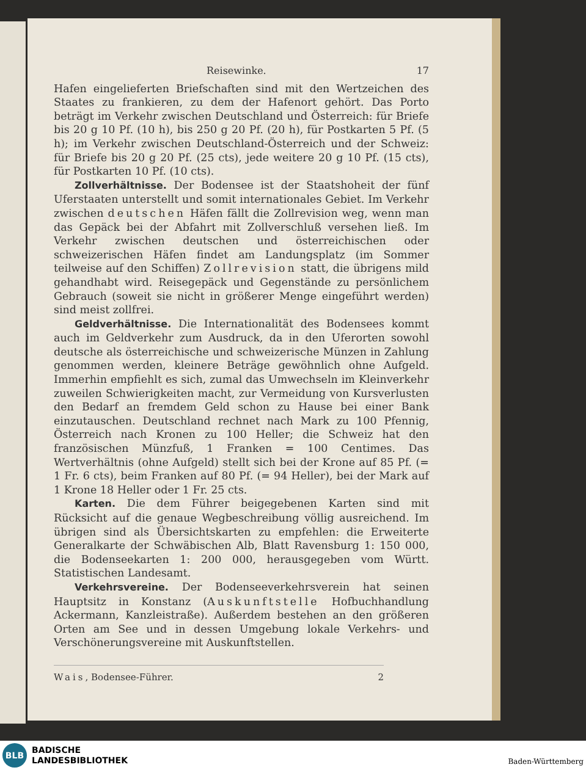Reisewinke. 17
Hafen eingelieferten Briefschaften sind mit den Wertzeichen des Staates zu frankieren, zu dem der Hafenort gehört. Das Porto beträgt im Verkehr zwischen Deutschland und Österreich: für Briefe bis 20 g 10 Pf. (10 h), bis 250 g 20 Pf. (20 h), für Postkarten 5 Pf. (5 h); im Verkehr zwischen Deutschland-Österreich und der Schweiz: für Briefe bis 20 g 20 Pf. (25 cts), jede weitere 20 g 10 Pf. (15 cts), für Postkarten 10 Pf. (10 cts).
Zollverhältnisse. Der Bodensee ist der Staatshoheit der fünf Uferstaaten unterstellt und somit internationales Gebiet. Im Verkehr zwischen deutschen Häfen fällt die Zollrevision weg, wenn man das Gepäck bei der Abfahrt mit Zollverschluß versehen ließ. Im Verkehr zwischen deutschen und österreichischen oder schweizerischen Häfen findet am Landungsplatz (im Sommer teilweise auf den Schiffen) Zollrevision statt, die übrigens mild gehandhabt wird. Reisegepäck und Gegenstände zu persönlichem Gebrauch (soweit sie nicht in größerer Menge eingeführt werden) sind meist zollfrei.
Geldverhältnisse. Die Internationalität des Bodensees kommt auch im Geldverkehr zum Ausdruck, da in den Uferorten sowohl deutsche als österreichische und schweizerische Münzen in Zahlung genommen werden, kleinere Beträge gewöhnlich ohne Aufgeld. Immerhin empfiehlt es sich, zumal das Umwechseln im Kleinverkehr zuweilen Schwierigkeiten macht, zur Vermeidung von Kursverlusten den Bedarf an fremdem Geld schon zu Hause bei einer Bank einzutauschen. Deutschland rechnet nach Mark zu 100 Pfennig, Österreich nach Kronen zu 100 Heller; die Schweiz hat den französischen Münzfuß, 1 Franken = 100 Centimes. Das Wertverhältnis (ohne Aufgeld) stellt sich bei der Krone auf 85 Pf. (= 1 Fr. 6 cts), beim Franken auf 80 Pf. (= 94 Heller), bei der Mark auf 1 Krone 18 Heller oder 1 Fr. 25 cts.
Karten. Die dem Führer beigegebenen Karten sind mit Rücksicht auf die genaue Wegbeschreibung völlig ausreichend. Im übrigen sind als Übersichtskarten zu empfehlen: die Erweiterte Generalkarte der Schwäbischen Alb, Blatt Ravensburg 1: 150 000, die Bodenseekarten 1: 200 000, herausgegeben vom Württ. Statistischen Landesamt.
Verkehrsvereine. Der Bodenseeverkehrsverein hat seinen Hauptsitz in Konstanz (Auskunftstelle Hofbuchhandlung Ackermann, Kanzleistraße). Außerdem bestehen an den größeren Orten am See und in dessen Umgebung lokale Verkehrs- und Verschönerungsvereine mit Auskunftstellen.
Wais, Bodensee-Führer. 2
BLB
BADISCHE
LANDESBIBLIOTHEK
Baden-Württemberg